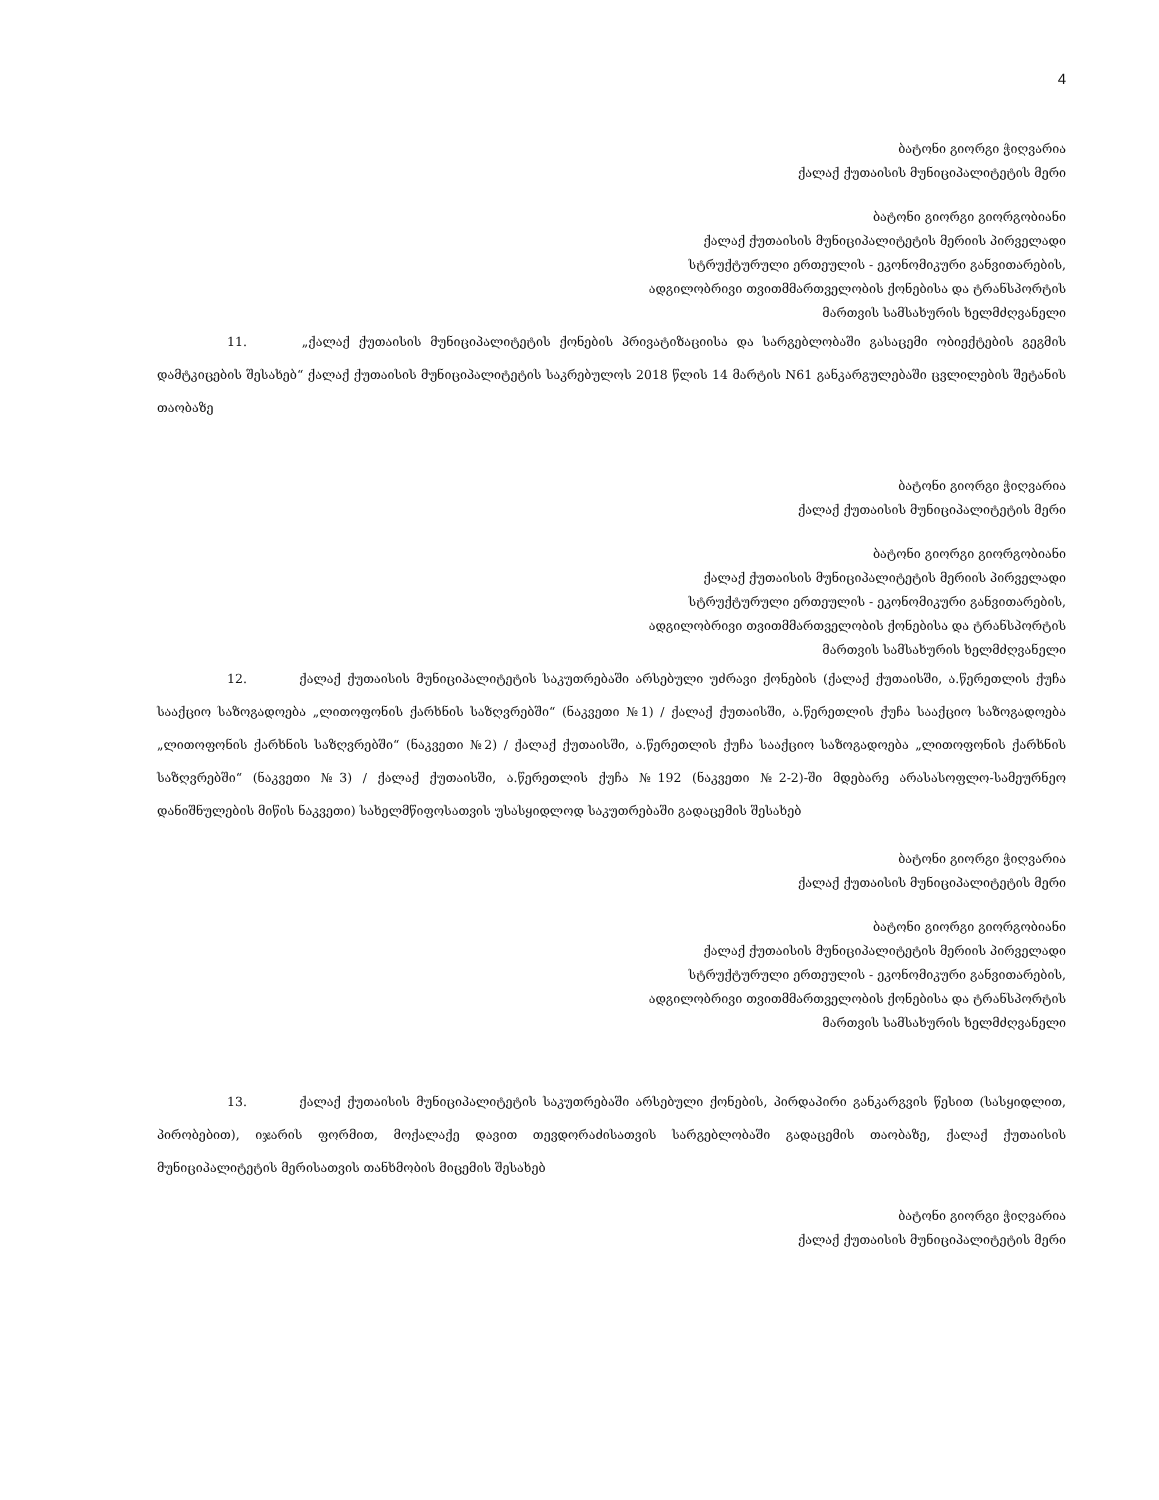4
ბატონი გიორგი ჭიღვარია
ქალაქ ქუთაისის მუნიციპალიტეტის მერი
ბატონი გიორგი გიორგობიანი
ქალაქ ქუთაისის მუნიციპალიტეტის მერიის პირველადი
სტრუქტურული ერთეულის - ეკონომიკური განვითარების,
ადგილობრივი თვითმმართველობის ქონებისა და ტრანსპორტის
მართვის სამსახურის ხელმძღვანელი
11. „ქალაქ ქუთაისის მუნიციპალიტეტის ქონების პრივატიზაციისა და სარგებლობაში გასაცემი ობიექტების გეგმის დამტკიცების შესახებ“ ქალაქ ქუთაისის მუნიციპალიტეტის საკრებულოს 2018 წლის 14 მარტის N61 განკარგულებაში ცვლილების შეტანის თაობაზე
ბატონი გიორგი ჭიღვარია
ქალაქ ქუთაისის მუნიციპალიტეტის მერი
ბატონი გიორგი გიორგობიანი
ქალაქ ქუთაისის მუნიციპალიტეტის მერიის პირველადი
სტრუქტურული ერთეულის - ეკონომიკური განვითარების,
ადგილობრივი თვითმმართველობის ქონებისა და ტრანსპორტის
მართვის სამსახურის ხელმძღვანელი
12. ქალაქ ქუთაისის მუნიციპალიტეტის საკუთრებაში არსებული უძრავი ქონების (ქალაქ ქუთაისში, ა.წერეთლის ქუჩა სააქციო საზოგადოება „ლითოფონის ქარხნის საზღვრებში“ (ნაკვეთი №1) / ქალაქ ქუთაისში, ა.წერეთლის ქუჩა სააქციო საზოგადოება „ლითოფონის ქარხნის საზღვრებში“ (ნაკვეთი №2) / ქალაქ ქუთაისში, ა.წერეთლის ქუჩა სააქციო საზოგადოება „ლითოფონის ქარხნის საზღვრებში“ (ნაკვეთი №3) / ქალაქ ქუთაისში, ა.წერეთლის ქუჩა №192 (ნაკვეთი №2-2)-ში მდებარე არასასოფლო-სამეურნეო დანიშნულების მიწის ნაკვეთი) სახელმწიფოსათვის უსასყიდლოდ საკუთრებაში გადაცემის შესახებ
ბატონი გიორგი ჭიღვარია
ქალაქ ქუთაისის მუნიციპალიტეტის მერი
ბატონი გიორგი გიორგობიანი
ქალაქ ქუთაისის მუნიციპალიტეტის მერიის პირველადი
სტრუქტურული ერთეულის - ეკონომიკური განვითარების,
ადგილობრივი თვითმმართველობის ქონებისა და ტრანსპორტის
მართვის სამსახურის ხელმძღვანელი
13. ქალაქ ქუთაისის მუნიციპალიტეტის საკუთრებაში არსებული ქონების, პირდაპირი განკარგვის წესით (სასყიდლით, პირობებით), იჯარის ფორმით, მოქალაქე დავით თევდორაძისათვის სარგებლობაში გადაცემის თაობაზე, ქალაქ ქუთაისის მუნიციპალიტეტის მერისათვის თანხმობის მიცემის შესახებ
ბატონი გიორგი ჭიღვარია
ქალაქ ქუთაისის მუნიციპალიტეტის მერი